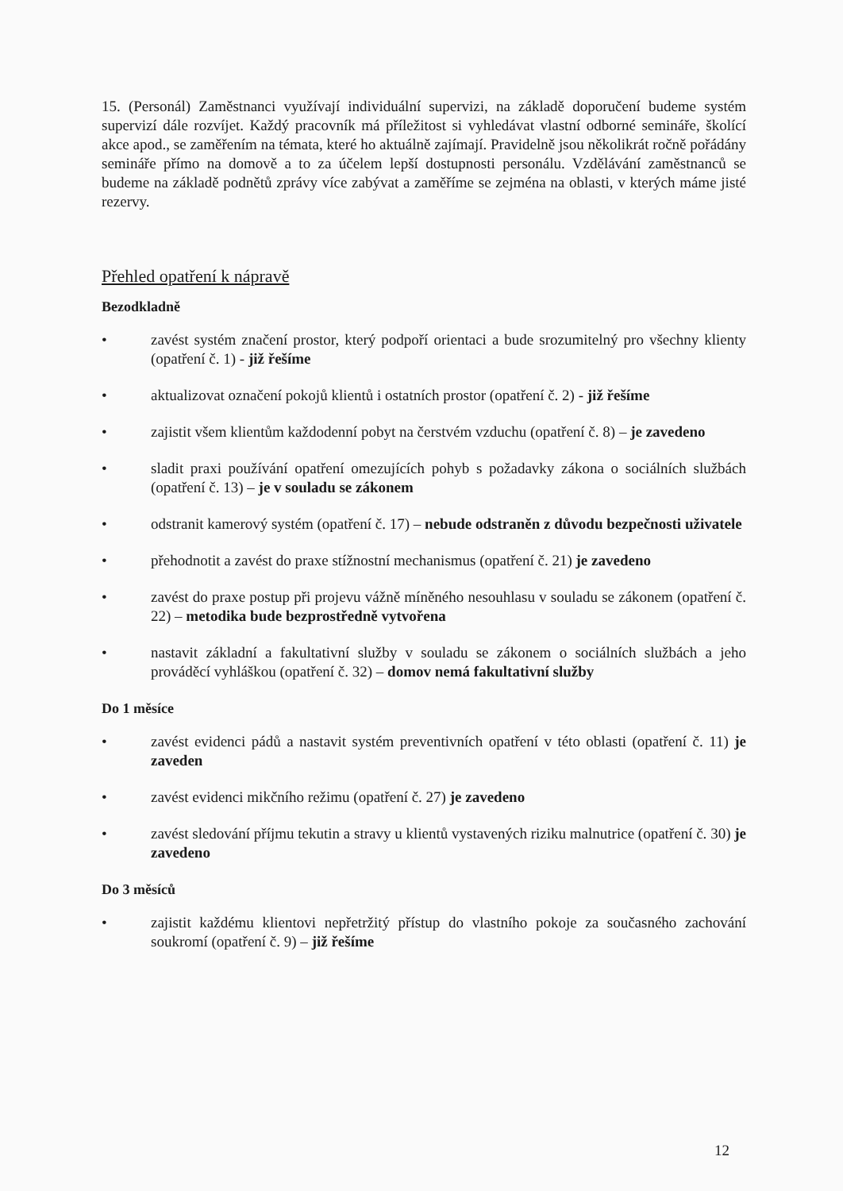15. (Personál) Zaměstnanci využívají individuální supervizi, na základě doporučení budeme systém supervizí dále rozvíjet. Každý pracovník má příležitost si vyhledávat vlastní odborné semináře, školící akce apod., se zaměřením na témata, které ho aktuálně zajímají. Pravidelně jsou několikrát ročně pořádány semináře přímo na domově a to za účelem lepší dostupnosti personálu. Vzdělávání zaměstnanců se budeme na základě podnětů zprávy více zabývat a zaměříme se zejména na oblasti, v kterých máme jisté rezervy.
Přehled opatření k nápravě
Bezodkladně
• zavést systém značení prostor, který podpoří orientaci a bude srozumitelný pro všechny klienty (opatření č. 1) - již řešíme
• aktualizovat označení pokojů klientů i ostatních prostor (opatření č. 2) - již řešíme
• zajistit všem klientům každodenní pobyt na čerstvém vzduchu (opatření č. 8) – je zavedeno
• sladit praxi používání opatření omezujících pohyb s požadavky zákona o sociálních službách (opatření č. 13) – je v souladu se zákonem
• odstranit kamerový systém (opatření č. 17) – nebude odstraněn z důvodu bezpečnosti uživatele
• přehodnotit a zavést do praxe stížnostní mechanismus (opatření č. 21) je zavedeno
• zavést do praxe postup při projevu vážně míněného nesouhlasu v souladu se zákonem (opatření č. 22) – metodika bude bezprostředně vytvořena
• nastavit základní a fakultativní služby v souladu se zákonem o sociálních službách a jeho prováděcí vyhláškou (opatření č. 32) – domov nemá fakultativní služby
Do 1 měsíce
• zavést evidenci pádů a nastavit systém preventivních opatření v této oblasti (opatření č. 11) je zaveden
• zavést evidenci mikčního režimu (opatření č. 27) je zavedeno
• zavést sledování příjmu tekutin a stravy u klientů vystavených riziku malnutrice (opatření č. 30) je zavedeno
Do 3 měsíců
• zajistit každému klientovi nepřetržitý přístup do vlastního pokoje za současného zachování soukromí (opatření č. 9) – již řešíme
12